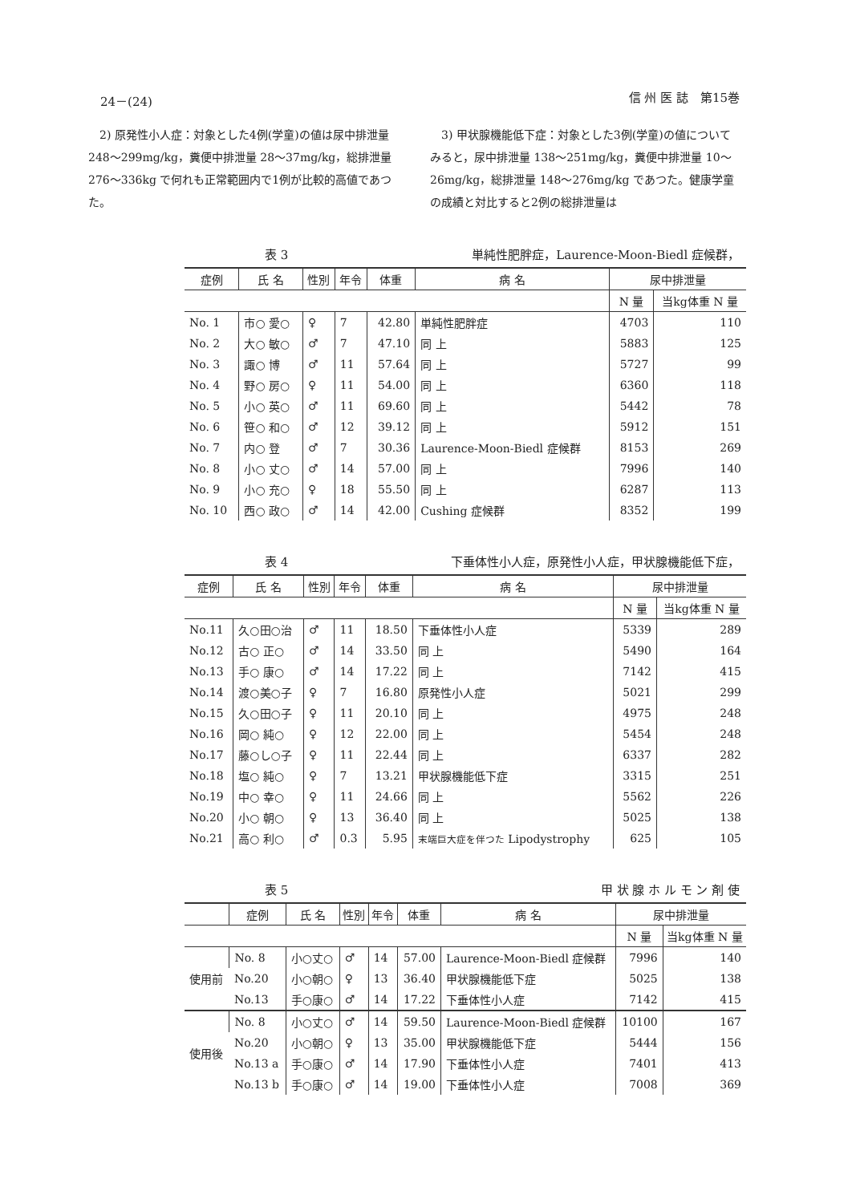24－(24) 信 州 医 誌　第15巻
　2) 原発性小人症：対象とした4例(学童)の値は尿中排泄量 248～299mg/kg，糞便中排泄量 28～37mg/kg，総排泄量 276～336kg で何れも正常範囲内で1例が比較的高値であつた。
　3) 甲状腺機能低下症：対象とした3例(学童)の値についてみると，尿中排泄量 138～251mg/kg，糞便中排泄量 10～26mg/kg，総排泄量 148～276mg/kg であつた。健康学童の成績と対比すると2例の総排泄量は
表 3 単純性肥胖症，Laurence-Moon-Biedl 症候群，
| 症例 | 氏 名 | 性別 | 年令 | 体重 | 病 名 | 尿中排泄量 | |
| --- | --- | --- | --- | --- | --- | --- | --- |
| | | | | | | N 量 | 当kg体重 N 量 |
| No. 1 | 市○ 愛○ | ♀ | 7 | 42.80 | 単純性肥胖症 | 4703 | 110 |
| No. 2 | 大○ 敏○ | ♂ | 7 | 47.10 | 同 上 | 5883 | 125 |
| No. 3 | 諏○ 博 | ♂ | 11 | 57.64 | 同 上 | 5727 | 99 |
| No. 4 | 野○ 房○ | ♀ | 11 | 54.00 | 同 上 | 6360 | 118 |
| No. 5 | 小○ 英○ | ♂ | 11 | 69.60 | 同 上 | 5442 | 78 |
| No. 6 | 笹○ 和○ | ♂ | 12 | 39.12 | 同 上 | 5912 | 151 |
| No. 7 | 内○ 登 | ♂ | 7 | 30.36 | Laurence-Moon-Biedl 症候群 | 8153 | 269 |
| No. 8 | 小○ 丈○ | ♂ | 14 | 57.00 | 同 上 | 7996 | 140 |
| No. 9 | 小○ 充○ | ♀ | 18 | 55.50 | 同 上 | 6287 | 113 |
| No. 10 | 西○ 政○ | ♂ | 14 | 42.00 | Cushing 症候群 | 8352 | 199 |
表 4 下垂体性小人症，原発性小人症，甲状腺機能低下症，
| 症例 | 氏 名 | 性別 | 年令 | 体重 | 病 名 | 尿中排泄量 | |
| --- | --- | --- | --- | --- | --- | --- | --- |
| | | | | | | N 量 | 当kg体重 N 量 |
| No.11 | 久○田○治 | ♂ | 11 | 18.50 | 下垂体性小人症 | 5339 | 289 |
| No.12 | 古○ 正○ | ♂ | 14 | 33.50 | 同 上 | 5490 | 164 |
| No.13 | 手○ 康○ | ♂ | 14 | 17.22 | 同 上 | 7142 | 415 |
| No.14 | 渡○美○子 | ♀ | 7 | 16.80 | 原発性小人症 | 5021 | 299 |
| No.15 | 久○田○子 | ♀ | 11 | 20.10 | 同 上 | 4975 | 248 |
| No.16 | 岡○ 純○ | ♀ | 12 | 22.00 | 同 上 | 5454 | 248 |
| No.17 | 藤○し○子 | ♀ | 11 | 22.44 | 同 上 | 6337 | 282 |
| No.18 | 塩○ 純○ | ♀ | 7 | 13.21 | 甲状腺機能低下症 | 3315 | 251 |
| No.19 | 中○ 幸○ | ♀ | 11 | 24.66 | 同 上 | 5562 | 226 |
| No.20 | 小○ 朝○ | ♀ | 13 | 36.40 | 同 上 | 5025 | 138 |
| No.21 | 高○ 利○ | ♂ | 0.3 | 5.95 | 末端巨大症を伴つた Lipodystrophy | 625 | 105 |
表 5 甲 状 腺 ホ ル モ ン 剤 使
| | 症例 | 氏 名 | 性別 | 年令 | 体重 | 病 名 | 尿中排泄量 | |
| --- | --- | --- | --- | --- | --- | --- | --- | --- |
| | | | | | | | N 量 | 当kg体重 N 量 |
| 使用前 | No. 8 | 小○丈○ | ♂ | 14 | 57.00 | Laurence-Moon-Biedl 症候群 | 7996 | 140 |
| | No.20 | 小○朝○ | ♀ | 13 | 36.40 | 甲状腺機能低下症 | 5025 | 138 |
| | No.13 | 手○康○ | ♂ | 14 | 17.22 | 下垂体性小人症 | 7142 | 415 |
| 使用後 | No. 8 | 小○丈○ | ♂ | 14 | 59.50 | Laurence-Moon-Biedl 症候群 | 10100 | 167 |
| | No.20 | 小○朝○ | ♀ | 13 | 35.00 | 甲状腺機能低下症 | 5444 | 156 |
| | No.13 a | 手○康○ | ♂ | 14 | 17.90 | 下垂体性小人症 | 7401 | 413 |
| | No.13 b | 手○康○ | ♂ | 14 | 19.00 | 下垂体性小人症 | 7008 | 369 |